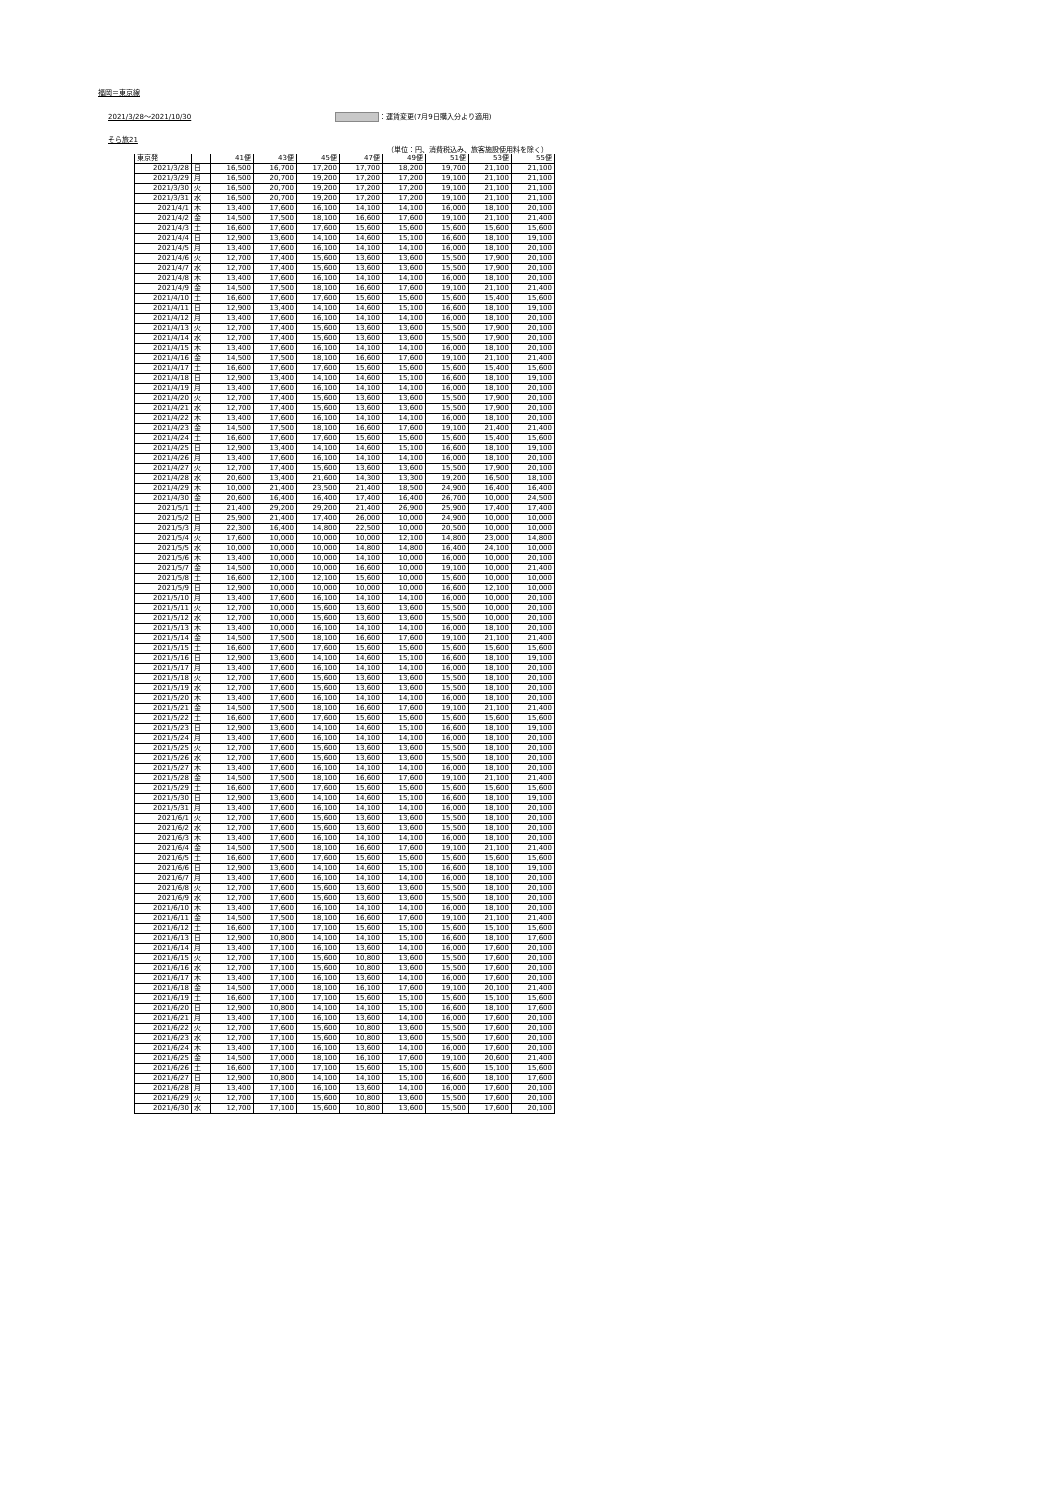福岡＝東京線
2021/3/28～2021/10/30 ：運賃変更(7月9日購入分より適用)
そら旅21
（単位：円、消費税込み、旅客施設使用料を除く）
| 東京発 | | 41便 | 43便 | 45便 | 47便 | 49便 | 51便 | 53便 | 55便 |
| --- | --- | --- | --- | --- | --- | --- | --- | --- | --- |
| 2021/3/28 | 日 | 16,500 | 16,700 | 17,200 | 17,700 | 18,200 | 19,700 | 21,100 | 21,100 |
| 2021/3/29 | 月 | 16,500 | 20,700 | 19,200 | 17,200 | 17,200 | 19,100 | 21,100 | 21,100 |
| 2021/3/30 | 火 | 16,500 | 20,700 | 19,200 | 17,200 | 17,200 | 19,100 | 21,100 | 21,100 |
| 2021/3/31 | 水 | 16,500 | 20,700 | 19,200 | 17,200 | 17,200 | 19,100 | 21,100 | 21,100 |
| 2021/4/1 | 木 | 13,400 | 17,600 | 16,100 | 14,100 | 14,100 | 16,000 | 18,100 | 20,100 |
| 2021/4/2 | 金 | 14,500 | 17,500 | 18,100 | 16,600 | 17,600 | 19,100 | 21,100 | 21,400 |
| 2021/4/3 | 土 | 16,600 | 17,600 | 17,600 | 15,600 | 15,600 | 15,600 | 15,600 | 15,600 |
| 2021/4/4 | 日 | 12,900 | 13,600 | 14,100 | 14,600 | 15,100 | 16,600 | 18,100 | 19,100 |
| 2021/4/5 | 月 | 13,400 | 17,600 | 16,100 | 14,100 | 14,100 | 16,000 | 18,100 | 20,100 |
| 2021/4/6 | 火 | 12,700 | 17,400 | 15,600 | 13,600 | 13,600 | 15,500 | 17,900 | 20,100 |
| 2021/4/7 | 水 | 12,700 | 17,400 | 15,600 | 13,600 | 13,600 | 15,500 | 17,900 | 20,100 |
| 2021/4/8 | 木 | 13,400 | 17,600 | 16,100 | 14,100 | 14,100 | 16,000 | 18,100 | 20,100 |
| 2021/4/9 | 金 | 14,500 | 17,500 | 18,100 | 16,600 | 17,600 | 19,100 | 21,100 | 21,400 |
| 2021/4/10 | 土 | 16,600 | 17,600 | 17,600 | 15,600 | 15,600 | 15,600 | 15,400 | 15,600 |
| 2021/4/11 | 日 | 12,900 | 13,400 | 14,100 | 14,600 | 15,100 | 16,600 | 18,100 | 19,100 |
| 2021/4/12 | 月 | 13,400 | 17,600 | 16,100 | 14,100 | 14,100 | 16,000 | 18,100 | 20,100 |
| 2021/4/13 | 火 | 12,700 | 17,400 | 15,600 | 13,600 | 13,600 | 15,500 | 17,900 | 20,100 |
| 2021/4/14 | 水 | 12,700 | 17,400 | 15,600 | 13,600 | 13,600 | 15,500 | 17,900 | 20,100 |
| 2021/4/15 | 木 | 13,400 | 17,600 | 16,100 | 14,100 | 14,100 | 16,000 | 18,100 | 20,100 |
| 2021/4/16 | 金 | 14,500 | 17,500 | 18,100 | 16,600 | 17,600 | 19,100 | 21,100 | 21,400 |
| 2021/4/17 | 土 | 16,600 | 17,600 | 17,600 | 15,600 | 15,600 | 15,600 | 15,400 | 15,600 |
| 2021/4/18 | 日 | 12,900 | 13,400 | 14,100 | 14,600 | 15,100 | 16,600 | 18,100 | 19,100 |
| 2021/4/19 | 月 | 13,400 | 17,600 | 16,100 | 14,100 | 14,100 | 16,000 | 18,100 | 20,100 |
| 2021/4/20 | 火 | 12,700 | 17,400 | 15,600 | 13,600 | 13,600 | 15,500 | 17,900 | 20,100 |
| 2021/4/21 | 水 | 12,700 | 17,400 | 15,600 | 13,600 | 13,600 | 15,500 | 17,900 | 20,100 |
| 2021/4/22 | 木 | 13,400 | 17,600 | 16,100 | 14,100 | 14,100 | 16,000 | 18,100 | 20,100 |
| 2021/4/23 | 金 | 14,500 | 17,500 | 18,100 | 16,600 | 17,600 | 19,100 | 21,400 | 21,400 |
| 2021/4/24 | 土 | 16,600 | 17,600 | 17,600 | 15,600 | 15,600 | 15,600 | 15,400 | 15,600 |
| 2021/4/25 | 日 | 12,900 | 13,400 | 14,100 | 14,600 | 15,100 | 16,600 | 18,100 | 19,100 |
| 2021/4/26 | 月 | 13,400 | 17,600 | 16,100 | 14,100 | 14,100 | 16,000 | 18,100 | 20,100 |
| 2021/4/27 | 火 | 12,700 | 17,400 | 15,600 | 13,600 | 13,600 | 15,500 | 17,900 | 20,100 |
| 2021/4/28 | 水 | 20,600 | 13,400 | 21,600 | 14,300 | 13,300 | 19,200 | 16,500 | 18,100 |
| 2021/4/29 | 木 | 10,000 | 21,400 | 23,500 | 21,400 | 18,500 | 24,900 | 16,400 | 16,400 |
| 2021/4/30 | 金 | 20,600 | 16,400 | 16,400 | 17,400 | 16,400 | 26,700 | 10,000 | 24,500 |
| 2021/5/1 | 土 | 21,400 | 29,200 | 29,200 | 21,400 | 26,900 | 25,900 | 17,400 | 17,400 |
| 2021/5/2 | 日 | 25,900 | 21,400 | 17,400 | 26,000 | 10,000 | 24,900 | 10,000 | 10,000 |
| 2021/5/3 | 月 | 22,300 | 16,400 | 14,800 | 22,500 | 10,000 | 20,500 | 10,000 | 10,000 |
| 2021/5/4 | 火 | 17,600 | 10,000 | 10,000 | 10,000 | 12,100 | 14,800 | 23,000 | 14,800 |
| 2021/5/5 | 水 | 10,000 | 10,000 | 10,000 | 14,800 | 14,800 | 16,400 | 24,100 | 10,000 |
| 2021/5/6 | 木 | 13,400 | 10,000 | 10,000 | 14,100 | 10,000 | 16,000 | 10,000 | 20,100 |
| 2021/5/7 | 金 | 14,500 | 10,000 | 10,000 | 16,600 | 10,000 | 19,100 | 10,000 | 21,400 |
| 2021/5/8 | 土 | 16,600 | 12,100 | 12,100 | 15,600 | 10,000 | 15,600 | 10,000 | 10,000 |
| 2021/5/9 | 日 | 12,900 | 10,000 | 10,000 | 10,000 | 10,000 | 16,600 | 12,100 | 10,000 |
| 2021/5/10 | 月 | 13,400 | 17,600 | 16,100 | 14,100 | 14,100 | 16,000 | 10,000 | 20,100 |
| 2021/5/11 | 火 | 12,700 | 10,000 | 15,600 | 13,600 | 13,600 | 15,500 | 10,000 | 20,100 |
| 2021/5/12 | 水 | 12,700 | 10,000 | 15,600 | 13,600 | 13,600 | 15,500 | 10,000 | 20,100 |
| 2021/5/13 | 木 | 13,400 | 10,000 | 16,100 | 14,100 | 14,100 | 16,000 | 18,100 | 20,100 |
| 2021/5/14 | 金 | 14,500 | 17,500 | 18,100 | 16,600 | 17,600 | 19,100 | 21,100 | 21,400 |
| 2021/5/15 | 土 | 16,600 | 17,600 | 17,600 | 15,600 | 15,600 | 15,600 | 15,600 | 15,600 |
| 2021/5/16 | 日 | 12,900 | 13,600 | 14,100 | 14,600 | 15,100 | 16,600 | 18,100 | 19,100 |
| 2021/5/17 | 月 | 13,400 | 17,600 | 16,100 | 14,100 | 14,100 | 16,000 | 18,100 | 20,100 |
| 2021/5/18 | 火 | 12,700 | 17,600 | 15,600 | 13,600 | 13,600 | 15,500 | 18,100 | 20,100 |
| 2021/5/19 | 水 | 12,700 | 17,600 | 15,600 | 13,600 | 13,600 | 15,500 | 18,100 | 20,100 |
| 2021/5/20 | 木 | 13,400 | 17,600 | 16,100 | 14,100 | 14,100 | 16,000 | 18,100 | 20,100 |
| 2021/5/21 | 金 | 14,500 | 17,500 | 18,100 | 16,600 | 17,600 | 19,100 | 21,100 | 21,400 |
| 2021/5/22 | 土 | 16,600 | 17,600 | 17,600 | 15,600 | 15,600 | 15,600 | 15,600 | 15,600 |
| 2021/5/23 | 日 | 12,900 | 13,600 | 14,100 | 14,600 | 15,100 | 16,600 | 18,100 | 19,100 |
| 2021/5/24 | 月 | 13,400 | 17,600 | 16,100 | 14,100 | 14,100 | 16,000 | 18,100 | 20,100 |
| 2021/5/25 | 火 | 12,700 | 17,600 | 15,600 | 13,600 | 13,600 | 15,500 | 18,100 | 20,100 |
| 2021/5/26 | 水 | 12,700 | 17,600 | 15,600 | 13,600 | 13,600 | 15,500 | 18,100 | 20,100 |
| 2021/5/27 | 木 | 13,400 | 17,600 | 16,100 | 14,100 | 14,100 | 16,000 | 18,100 | 20,100 |
| 2021/5/28 | 金 | 14,500 | 17,500 | 18,100 | 16,600 | 17,600 | 19,100 | 21,100 | 21,400 |
| 2021/5/29 | 土 | 16,600 | 17,600 | 17,600 | 15,600 | 15,600 | 15,600 | 15,600 | 15,600 |
| 2021/5/30 | 日 | 12,900 | 13,600 | 14,100 | 14,600 | 15,100 | 16,600 | 18,100 | 19,100 |
| 2021/5/31 | 月 | 13,400 | 17,600 | 16,100 | 14,100 | 14,100 | 16,000 | 18,100 | 20,100 |
| 2021/6/1 | 火 | 12,700 | 17,600 | 15,600 | 13,600 | 13,600 | 15,500 | 18,100 | 20,100 |
| 2021/6/2 | 水 | 12,700 | 17,600 | 15,600 | 13,600 | 13,600 | 15,500 | 18,100 | 20,100 |
| 2021/6/3 | 木 | 13,400 | 17,600 | 16,100 | 14,100 | 14,100 | 16,000 | 18,100 | 20,100 |
| 2021/6/4 | 金 | 14,500 | 17,500 | 18,100 | 16,600 | 17,600 | 19,100 | 21,100 | 21,400 |
| 2021/6/5 | 土 | 16,600 | 17,600 | 17,600 | 15,600 | 15,600 | 15,600 | 15,600 | 15,600 |
| 2021/6/6 | 日 | 12,900 | 13,600 | 14,100 | 14,600 | 15,100 | 16,600 | 18,100 | 19,100 |
| 2021/6/7 | 月 | 13,400 | 17,600 | 16,100 | 14,100 | 14,100 | 16,000 | 18,100 | 20,100 |
| 2021/6/8 | 火 | 12,700 | 17,600 | 15,600 | 13,600 | 13,600 | 15,500 | 18,100 | 20,100 |
| 2021/6/9 | 水 | 12,700 | 17,600 | 15,600 | 13,600 | 13,600 | 15,500 | 18,100 | 20,100 |
| 2021/6/10 | 木 | 13,400 | 17,600 | 16,100 | 14,100 | 14,100 | 16,000 | 18,100 | 20,100 |
| 2021/6/11 | 金 | 14,500 | 17,500 | 18,100 | 16,600 | 17,600 | 19,100 | 21,100 | 21,400 |
| 2021/6/12 | 土 | 16,600 | 17,100 | 17,100 | 15,600 | 15,100 | 15,600 | 15,100 | 15,600 |
| 2021/6/13 | 日 | 12,900 | 10,800 | 14,100 | 14,100 | 15,100 | 16,600 | 18,100 | 17,600 |
| 2021/6/14 | 月 | 13,400 | 17,100 | 16,100 | 13,600 | 14,100 | 16,000 | 17,600 | 20,100 |
| 2021/6/15 | 火 | 12,700 | 17,100 | 15,600 | 10,800 | 13,600 | 15,500 | 17,600 | 20,100 |
| 2021/6/16 | 水 | 12,700 | 17,100 | 15,600 | 10,800 | 13,600 | 15,500 | 17,600 | 20,100 |
| 2021/6/17 | 木 | 13,400 | 17,100 | 16,100 | 13,600 | 14,100 | 16,000 | 17,600 | 20,100 |
| 2021/6/18 | 金 | 14,500 | 17,000 | 18,100 | 16,100 | 17,600 | 19,100 | 20,100 | 21,400 |
| 2021/6/19 | 土 | 16,600 | 17,100 | 17,100 | 15,600 | 15,100 | 15,600 | 15,100 | 15,600 |
| 2021/6/20 | 日 | 12,900 | 10,800 | 14,100 | 14,100 | 15,100 | 16,600 | 18,100 | 17,600 |
| 2021/6/21 | 月 | 13,400 | 17,100 | 16,100 | 13,600 | 14,100 | 16,000 | 17,600 | 20,100 |
| 2021/6/22 | 火 | 12,700 | 17,600 | 15,600 | 10,800 | 13,600 | 15,500 | 17,600 | 20,100 |
| 2021/6/23 | 水 | 12,700 | 17,100 | 15,600 | 10,800 | 13,600 | 15,500 | 17,600 | 20,100 |
| 2021/6/24 | 木 | 13,400 | 17,100 | 16,100 | 13,600 | 14,100 | 16,000 | 17,600 | 20,100 |
| 2021/6/25 | 金 | 14,500 | 17,000 | 18,100 | 16,100 | 17,600 | 19,100 | 20,600 | 21,400 |
| 2021/6/26 | 土 | 16,600 | 17,100 | 17,100 | 15,600 | 15,100 | 15,600 | 15,100 | 15,600 |
| 2021/6/27 | 日 | 12,900 | 10,800 | 14,100 | 14,100 | 15,100 | 16,600 | 18,100 | 17,600 |
| 2021/6/28 | 月 | 13,400 | 17,100 | 16,100 | 13,600 | 14,100 | 16,000 | 17,600 | 20,100 |
| 2021/6/29 | 火 | 12,700 | 17,100 | 15,600 | 10,800 | 13,600 | 15,500 | 17,600 | 20,100 |
| 2021/6/30 | 水 | 12,700 | 17,100 | 15,600 | 10,800 | 13,600 | 15,500 | 17,600 | 20,100 |